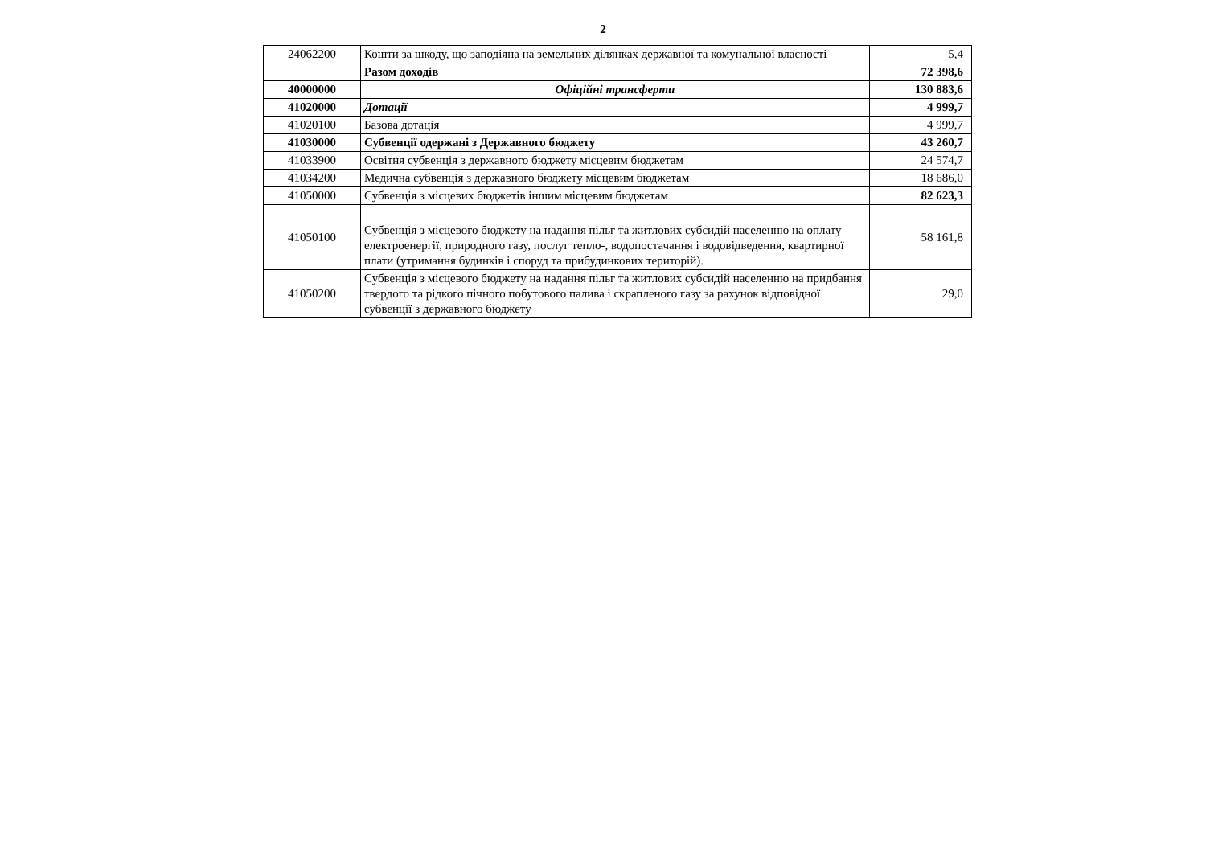2
| 24062200 | Кошти за шкоду, що заподіяна на земельних ділянках державної та комунальної власності | 5,4 |
| | Разом доходів | 72 398,6 |
| 40000000 | Офіційні трансферти | 130 883,6 |
| 41020000 | Дотації | 4 999,7 |
| 41020100 | Базова дотація | 4 999,7 |
| 41030000 | Субвенції одержані з Державного бюджету | 43 260,7 |
| 41033900 | Освітня субвенція з державного бюджету місцевим бюджетам | 24 574,7 |
| 41034200 | Медична субвенція з державного бюджету місцевим бюджетам | 18 686,0 |
| 41050000 | Субвенція з місцевих бюджетів іншим місцевим бюджетам | 82 623,3 |
| 41050100 | Субвенція з місцевого бюджету на надання пільг та житлових субсидій населенню на оплату електроенергії, природного газу, послуг тепло-, водопостачання і водовідведення, квартирної плати (утримання будинків і споруд та прибудинкових територій). | 58 161,8 |
| 41050200 | Субвенція з місцевого бюджету на надання пільг та житлових субсидій населенню на придбання твердого та рідкого пічного побутового палива і скрапленого газу за рахунок відповідної субвенції з державного бюджету | 29,0 |